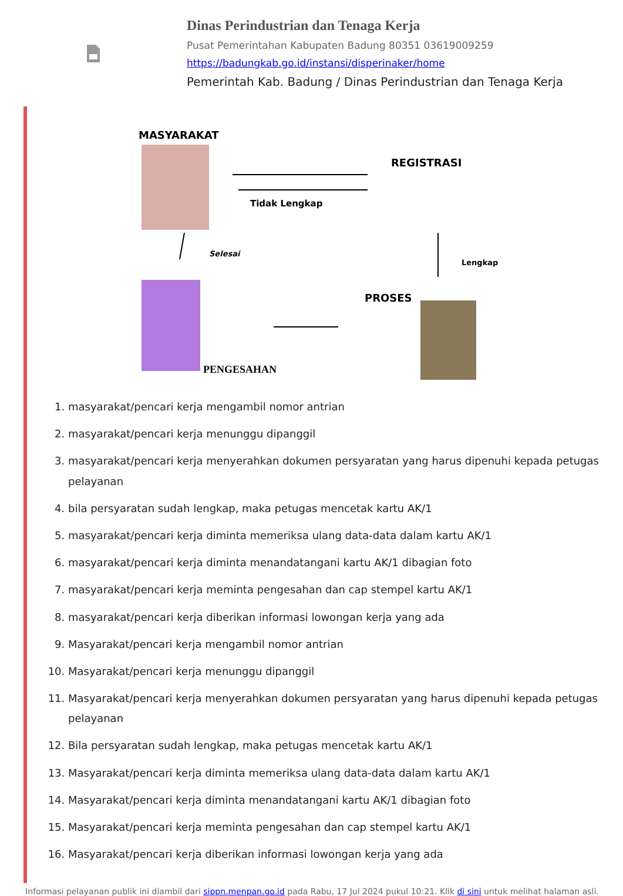Dinas Perindustrian dan Tenaga Kerja
Pusat Pemerintahan Kabupaten Badung 80351 03619009259
https://badungkab.go.id/instansi/disperinaker/home
Pemerintah Kab. Badung / Dinas Perindustrian dan Tenaga Kerja
MASYARAKAT
REGISTRASI
Tidak Lengkap
Lengkap
Selesai
PROSES
PENGESAHAN
1. masyarakat/pencari kerja mengambil nomor antrian
2. masyarakat/pencari kerja menunggu dipanggil
3. masyarakat/pencari kerja menyerahkan dokumen persyaratan yang harus dipenuhi kepada petugas pelayanan
4. bila persyaratan sudah lengkap, maka petugas mencetak kartu AK/1
5. masyarakat/pencari kerja diminta memeriksa ulang data-data dalam kartu AK/1
6. masyarakat/pencari kerja diminta menandatangani kartu AK/1 dibagian foto
7. masyarakat/pencari kerja meminta pengesahan dan cap stempel kartu AK/1
8. masyarakat/pencari kerja diberikan informasi lowongan kerja yang ada
9. Masyarakat/pencari kerja mengambil nomor antrian
10. Masyarakat/pencari kerja menunggu dipanggil
11. Masyarakat/pencari kerja menyerahkan dokumen persyaratan yang harus dipenuhi kepada petugas pelayanan
12. Bila persyaratan sudah lengkap, maka petugas mencetak kartu AK/1
13. Masyarakat/pencari kerja diminta memeriksa ulang data-data dalam kartu AK/1
14. Masyarakat/pencari kerja diminta menandatangani kartu AK/1 dibagian foto
15. Masyarakat/pencari kerja meminta pengesahan dan cap stempel kartu AK/1
16. Masyarakat/pencari kerja diberikan informasi lowongan kerja yang ada
Informasi pelayanan publik ini diambil dari sippn.menpan.go.id pada Rabu, 17 Jul 2024 pukul 10:21. Klik di sini untuk melihat halaman asli.